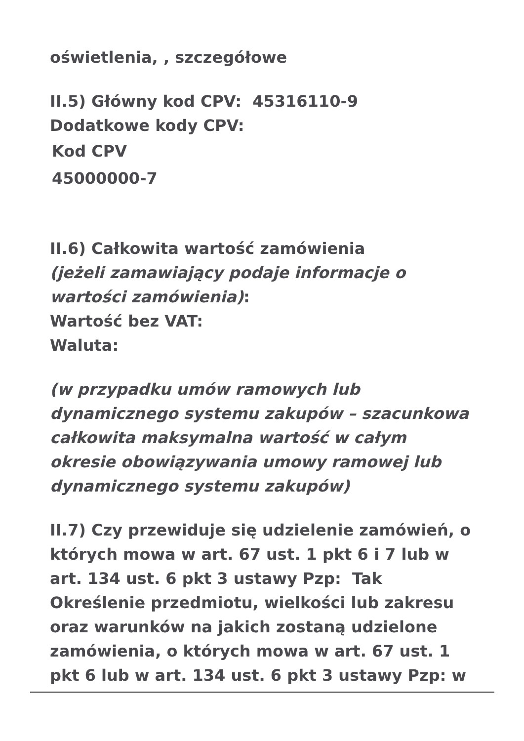oświetlenia, , szczegółowe
II.5) Główny kod CPV: 45316110-9
Dodatkowe kody CPV:
Kod CPV
45000000-7
II.6) Całkowita wartość zamówienia
(jeżeli zamawiający podaje informacje o wartości zamówienia):
Wartość bez VAT:
Waluta:
(w przypadku umów ramowych lub dynamicznego systemu zakupów – szacunkowa całkowita maksymalna wartość w całym okresie obowiązywania umowy ramowej lub dynamicznego systemu zakupów)
II.7) Czy przewiduje się udzielenie zamówień, o których mowa w art. 67 ust. 1 pkt 6 i 7 lub w art. 134 ust. 6 pkt 3 ustawy Pzp: Tak
Określenie przedmiotu, wielkości lub zakresu oraz warunków na jakich zostaną udzielone zamówienia, o których mowa w art. 67 ust. 1 pkt 6 lub w art. 134 ust. 6 pkt 3 ustawy Pzp: w